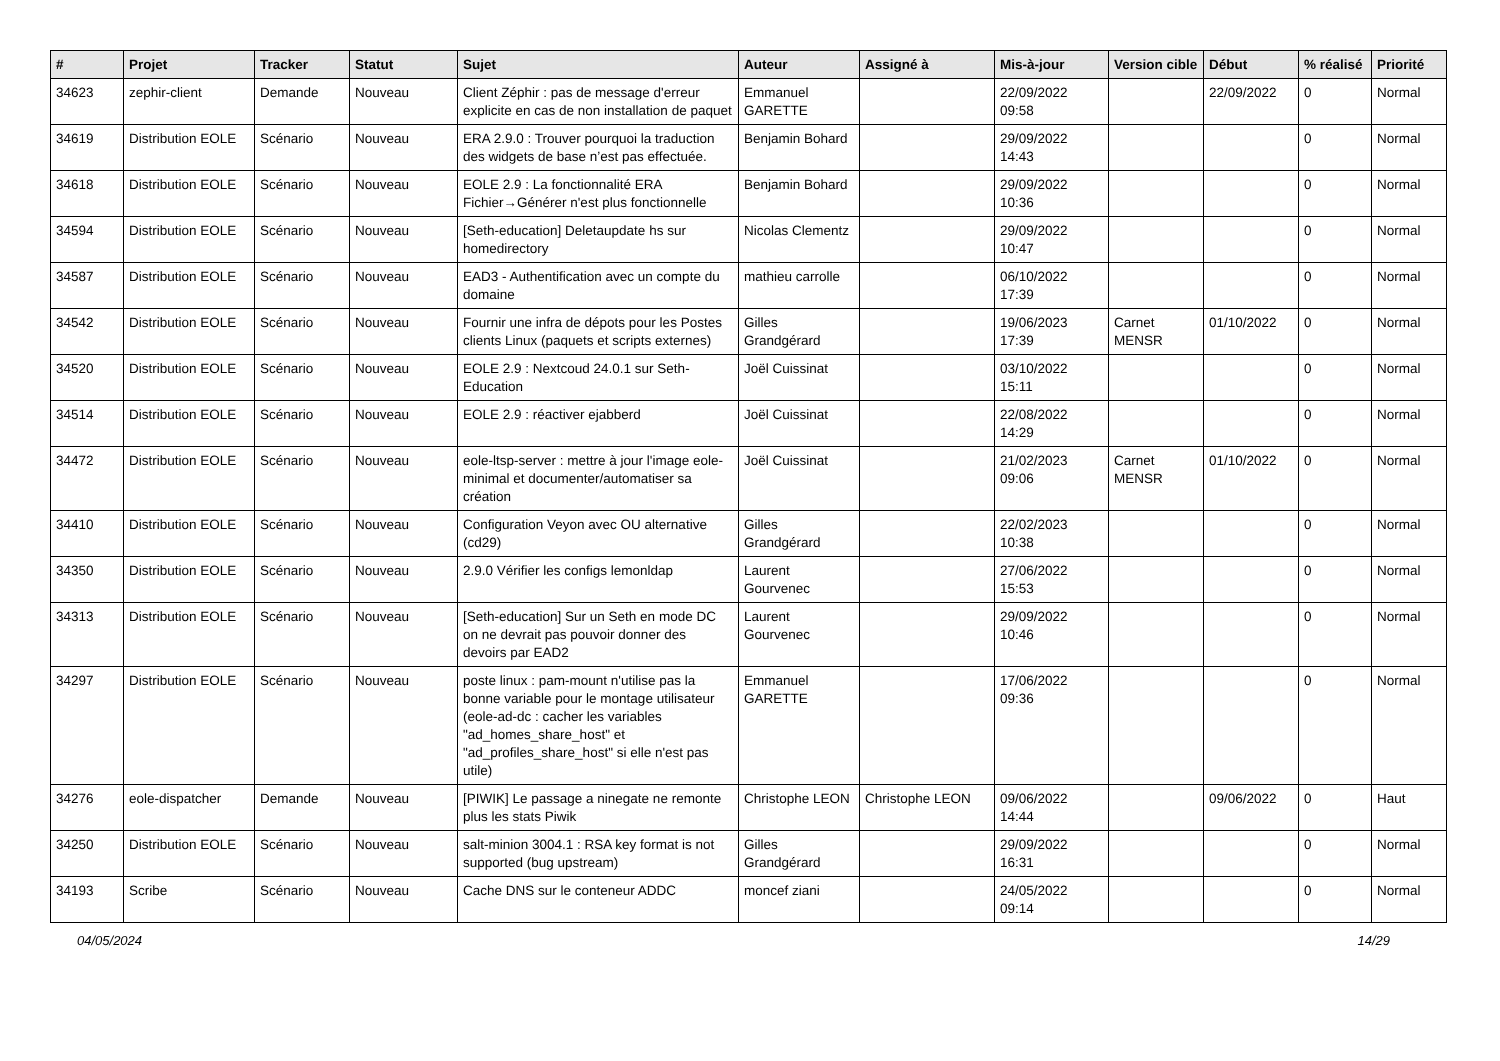| # | Projet | Tracker | Statut | Sujet | Auteur | Assigné à | Mis-à-jour | Version cible | Début | % réalisé | Priorité |
| --- | --- | --- | --- | --- | --- | --- | --- | --- | --- | --- | --- |
| 34623 | zephir-client | Demande | Nouveau | Client Zéphir : pas de message d'erreur explicite en cas de non installation de paquet | Emmanuel GARETTE | | 22/09/2022 09:58 | | 22/09/2022 | 0 | Normal |
| 34619 | Distribution EOLE | Scénario | Nouveau | ERA 2.9.0 : Trouver pourquoi la traduction des widgets de base n’est pas effectuée. | Benjamin Bohard | | 29/09/2022 14:43 | | | 0 | Normal |
| 34618 | Distribution EOLE | Scénario | Nouveau | EOLE 2.9 : La fonctionnalité ERA Fichier→Générer n'est plus fonctionnelle | Benjamin Bohard | | 29/09/2022 10:36 | | | 0 | Normal |
| 34594 | Distribution EOLE | Scénario | Nouveau | [Seth-education] Deletaupdate hs sur homedirectory | Nicolas Clementz | | 29/09/2022 10:47 | | | 0 | Normal |
| 34587 | Distribution EOLE | Scénario | Nouveau | EAD3 - Authentification avec un compte du domaine | mathieu carrolle | | 06/10/2022 17:39 | | | 0 | Normal |
| 34542 | Distribution EOLE | Scénario | Nouveau | Fournir une infra de dépots pour les Postes clients Linux (paquets et scripts externes) | Gilles Grandgérard | | 19/06/2023 17:39 | Carnet MENSR | 01/10/2022 | 0 | Normal |
| 34520 | Distribution EOLE | Scénario | Nouveau | EOLE 2.9 : Nextcoud 24.0.1 sur Seth-Education | Joël Cuissinat | | 03/10/2022 15:11 | | | 0 | Normal |
| 34514 | Distribution EOLE | Scénario | Nouveau | EOLE 2.9 : réactiver ejabberd | Joël Cuissinat | | 22/08/2022 14:29 | | | 0 | Normal |
| 34472 | Distribution EOLE | Scénario | Nouveau | eole-ltsp-server : mettre à jour l'image eole-minimal et documenter/automatiser sa création | Joël Cuissinat | | 21/02/2023 09:06 | Carnet MENSR | 01/10/2022 | 0 | Normal |
| 34410 | Distribution EOLE | Scénario | Nouveau | Configuration Veyon avec OU alternative (cd29) | Gilles Grandgérard | | 22/02/2023 10:38 | | | 0 | Normal |
| 34350 | Distribution EOLE | Scénario | Nouveau | 2.9.0 Vérifier les configs lemonldap | Laurent Gourvenec | | 27/06/2022 15:53 | | | 0 | Normal |
| 34313 | Distribution EOLE | Scénario | Nouveau | [Seth-education] Sur un Seth en mode DC on ne devrait pas pouvoir donner des devoirs par EAD2 | Laurent Gourvenec | | 29/09/2022 10:46 | | | 0 | Normal |
| 34297 | Distribution EOLE | Scénario | Nouveau | poste linux : pam-mount n'utilise pas la bonne variable pour le montage utilisateur (eole-ad-dc : cacher les variables "ad_homes_share_host" et "ad_profiles_share_host" si elle n'est pas utile) | Emmanuel GARETTE | | 17/06/2022 09:36 | | | 0 | Normal |
| 34276 | eole-dispatcher | Demande | Nouveau | [PIWIK] Le passage a ninegate ne remonte plus les stats Piwik | Christophe LEON | Christophe LEON | 09/06/2022 14:44 | | 09/06/2022 | 0 | Haut |
| 34250 | Distribution EOLE | Scénario | Nouveau | salt-minion 3004.1 : RSA key format is not supported (bug upstream) | Gilles Grandgérard | | 29/09/2022 16:31 | | | 0 | Normal |
| 34193 | Scribe | Scénario | Nouveau | Cache DNS sur le conteneur ADDC | moncef ziani | | 24/05/2022 09:14 | | | 0 | Normal |
04/05/2024 14/29